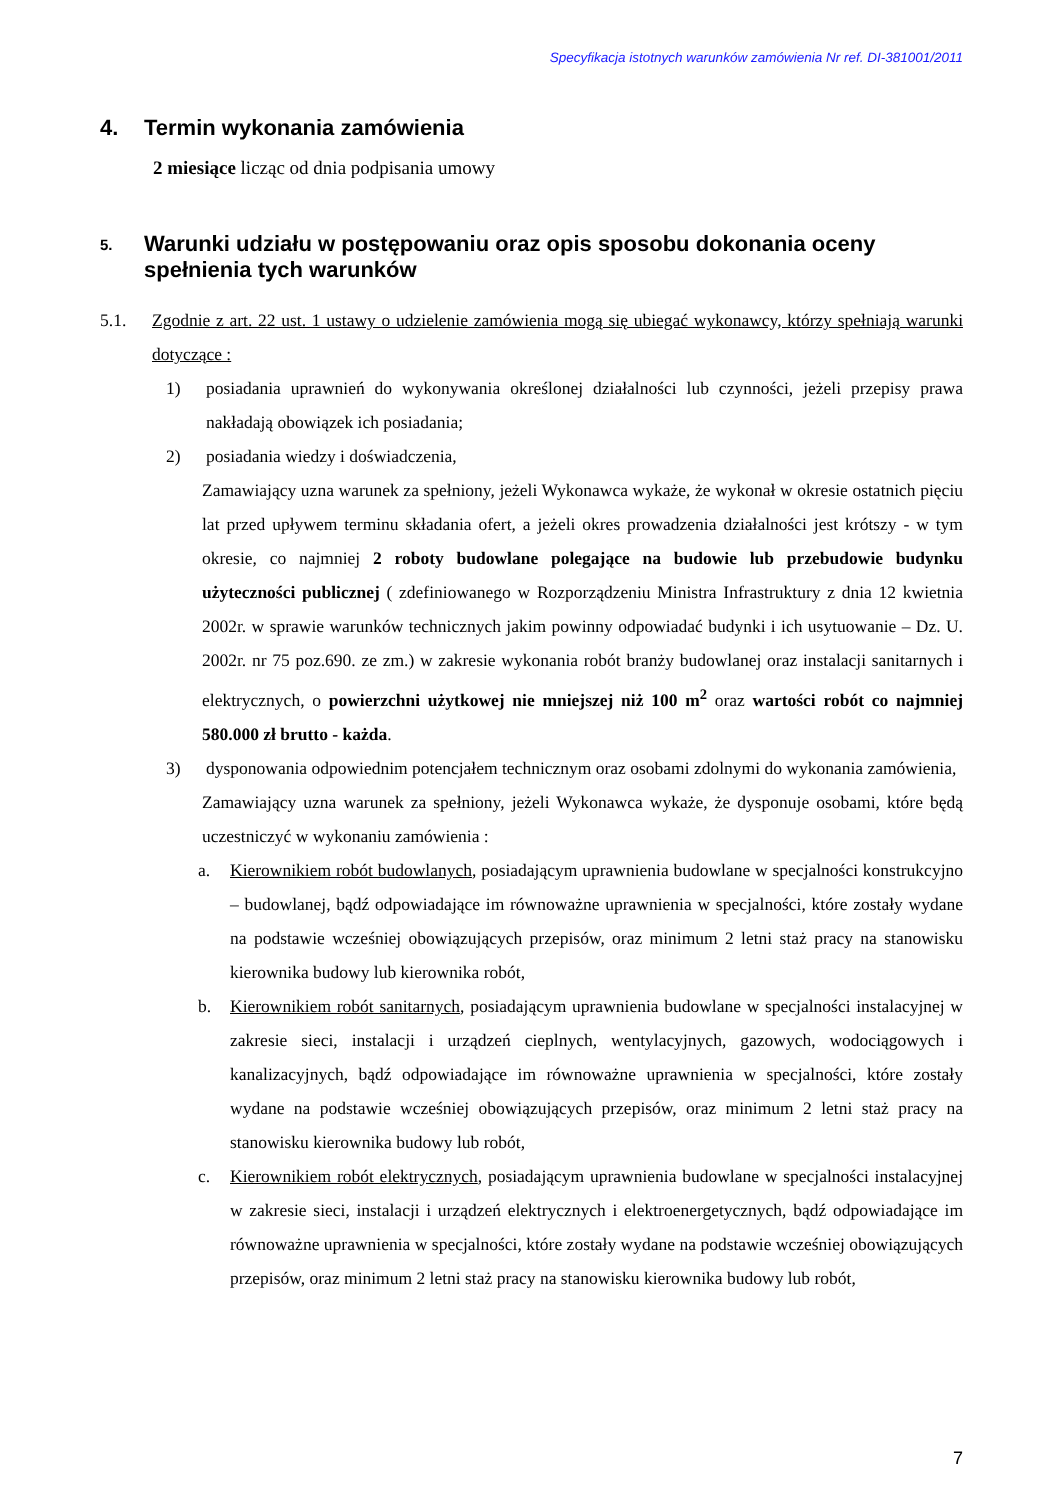Specyfikacja istotnych warunków zamówienia Nr ref. DI-381001/2011
4. Termin wykonania zamówienia
2 miesiące licząc od dnia podpisania umowy
5. Warunki udziału w postępowaniu oraz opis sposobu dokonania oceny spełnienia tych warunków
5.1. Zgodnie z art. 22 ust. 1 ustawy o udzielenie zamówienia mogą się ubiegać wykonawcy, którzy spełniają warunki dotyczące :
1) posiadania uprawnień do wykonywania określonej działalności lub czynności, jeżeli przepisy prawa nakładają obowiązek ich posiadania;
2) posiadania wiedzy i doświadczenia,
Zamawiający uzna warunek za spełniony, jeżeli Wykonawca wykaże, że wykonał w okresie ostatnich pięciu lat przed upływem terminu składania ofert, a jeżeli okres prowadzenia działalności jest krótszy - w tym okresie, co najmniej 2 roboty budowlane polegające na budowie lub przebudowie budynku użyteczności publicznej ( zdefiniowanego w Rozporządzeniu Ministra Infrastruktury z dnia 12 kwietnia 2002r. w sprawie warunków technicznych jakim powinny odpowiadać budynki i ich usytuowanie – Dz. U. 2002r. nr 75 poz.690. ze zm.) w zakresie wykonania robót branży budowlanej oraz instalacji sanitarnych i elektrycznych, o powierzchni użytkowej nie mniejszej niż 100 m<sup>2</sup> oraz wartości robót co najmniej 580.000 zł brutto - każda.
3) dysponowania odpowiednim potencjałem technicznym oraz osobami zdolnymi do wykonania zamówienia,
Zamawiający uzna warunek za spełniony, jeżeli Wykonawca wykaże, że dysponuje osobami, które będą uczestniczyć w wykonaniu zamówienia :
a. Kierownikiem robót budowlanych, posiadającym uprawnienia budowlane w specjalności konstrukcyjno – budowlanej, bądź odpowiadające im równoważne uprawnienia w specjalności, które zostały wydane na podstawie wcześniej obowiązujących przepisów, oraz minimum 2 letni staż pracy na stanowisku kierownika budowy lub kierownika robót,
b. Kierownikiem robót sanitarnych, posiadającym uprawnienia budowlane w specjalności instalacyjnej w zakresie sieci, instalacji i urządzeń cieplnych, wentylacyjnych, gazowych, wodociągowych i kanalizacyjnych, bądź odpowiadające im równoważne uprawnienia w specjalności, które zostały wydane na podstawie wcześniej obowiązujących przepisów, oraz minimum 2 letni staż pracy na stanowisku kierownika budowy lub robót,
c. Kierownikiem robót elektrycznych, posiadającym uprawnienia budowlane w specjalności instalacyjnej w zakresie sieci, instalacji i urządzeń elektrycznych i elektroenergetycznych, bądź odpowiadające im równoważne uprawnienia w specjalności, które zostały wydane na podstawie wcześniej obowiązujących przepisów, oraz minimum 2 letni staż pracy na stanowisku kierownika budowy lub robót,
7